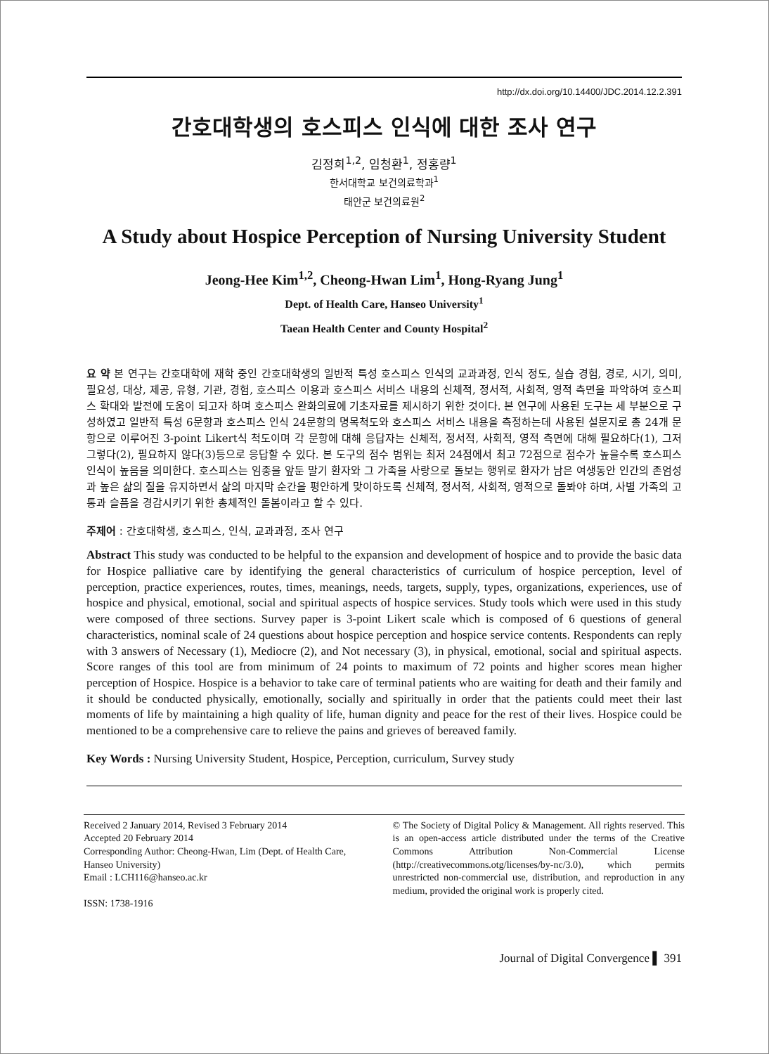http://dx.doi.org/10.14400/JDC.2014.12.2.391
간호대학생의 호스피스 인식에 대한 조사 연구
김정희<sup>1,2</sup>, 임청환<sup>1</sup>, 정홍량<sup>1</sup>
한서대학교 보건의료학과<sup>1</sup>
태안군 보건의료원<sup>2</sup>
A Study about Hospice Perception of Nursing University Student
Jeong-Hee Kim<sup>1,2</sup>, Cheong-Hwan Lim<sup>1</sup>, Hong-Ryang Jung<sup>1</sup>
Dept. of Health Care, Hanseo University<sup>1</sup>
Taean Health Center and County Hospital<sup>2</sup>
요 약 본 연구는 간호대학에 재학 중인 간호대학생의 일반적 특성 호스피스 인식의 교과과정, 인식 정도, 실습 경험, 경로, 시기, 의미, 필요성, 대상, 제공, 유형, 기관, 경험, 호스피스 이용과 호스피스 서비스 내용의 신체적, 정서적, 사회적, 영적 측면을 파악하여 호스피스 확대와 발전에 도움이 되고자 하며 호스피스 완화의료에 기초자료를 제시하기 위한 것이다. 본 연구에 사용된 도구는 세 부분으로 구성하였고 일반적 특성 6문항과 호스피스 인식 24문항의 명목척도와 호스피스 서비스 내용을 측정하는데 사용된 설문지로 총 24개 문항으로 이루어진 3-point Likert식 척도이며 각 문항에 대해 응답자는 신체적, 정서적, 사회적, 영적 측면에 대해 필요하다(1), 그저 그렇다(2), 필요하지 않다(3)등으로 응답할 수 있다. 본 도구의 점수 범위는 최저 24점에서 최고 72점으로 점수가 높을수록 호스피스 인식이 높음을 의미한다. 호스피스는 임종을 앞둔 말기 환자와 그 가족을 사랑으로 돌보는 행위로 환자가 남은 여생동안 인간의 존엄성과 높은 삶의 질을 유지하면서 삶의 마지막 순간을 평안하게 맞이하도록 신체적, 정서적, 사회적, 영적으로 돌봐야 하며, 사별 가족의 고통과 슬픔을 경감시키기 위한 총체적인 돌봄이라고 할 수 있다.
주제어 : 간호대학생, 호스피스, 인식, 교과과정, 조사 연구
Abstract This study was conducted to be helpful to the expansion and development of hospice and to provide the basic data for Hospice palliative care by identifying the general characteristics of curriculum of hospice perception, level of perception, practice experiences, routes, times, meanings, needs, targets, supply, types, organizations, experiences, use of hospice and physical, emotional, social and spiritual aspects of hospice services. Study tools which were used in this study were composed of three sections. Survey paper is 3-point Likert scale which is composed of 6 questions of general characteristics, nominal scale of 24 questions about hospice perception and hospice service contents. Respondents can reply with 3 answers of Necessary (1), Mediocre (2), and Not necessary (3), in physical, emotional, social and spiritual aspects. Score ranges of this tool are from minimum of 24 points to maximum of 72 points and higher scores mean higher perception of Hospice. Hospice is a behavior to take care of terminal patients who are waiting for death and their family and it should be conducted physically, emotionally, socially and spiritually in order that the patients could meet their last moments of life by maintaining a high quality of life, human dignity and peace for the rest of their lives. Hospice could be mentioned to be a comprehensive care to relieve the pains and grieves of bereaved family.
Key Words : Nursing University Student, Hospice, Perception, curriculum, Survey study
Received 2 January 2014, Revised 3 February 2014
Accepted 20 February 2014
Corresponding Author: Cheong-Hwan, Lim (Dept. of Health Care, Hanseo University)
Email : LCH116@hanseo.ac.kr
ISSN: 1738-1916
© The Society of Digital Policy & Management. All rights reserved. This is an open-access article distributed under the terms of the Creative Commons Attribution Non-Commercial License (http://creativecommons.otg/licenses/by-nc/3.0), which permits unrestricted non-commercial use, distribution, and reproduction in any medium, provided the original work is properly cited.
Journal of Digital Convergence ▌ 391